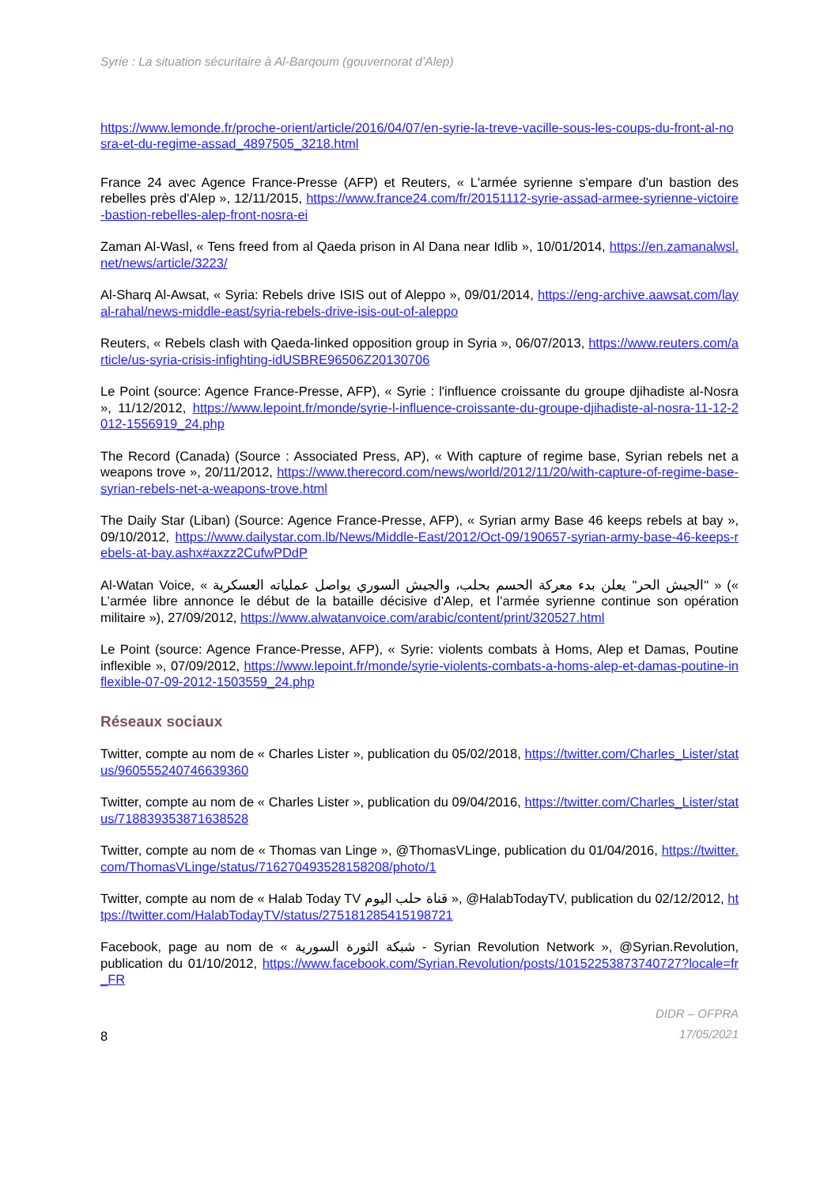Syrie : La situation sécuritaire à Al-Barqoum (gouvernorat d’Alep)
https://www.lemonde.fr/proche-orient/article/2016/04/07/en-syrie-la-treve-vacille-sous-les-coups-du-front-al-nosra-et-du-regime-assad_4897505_3218.html
France 24 avec Agence France-Presse (AFP) et Reuters, « L'armée syrienne s'empare d'un bastion des rebelles près d'Alep », 12/11/2015, https://www.france24.com/fr/20151112-syrie-assad-armee-syrienne-victoire-bastion-rebelles-alep-front-nosra-ei
Zaman Al-Wasl, « Tens freed from al Qaeda prison in Al Dana near Idlib », 10/01/2014, https://en.zamanalwsl.net/news/article/3223/
Al-Sharq Al-Awsat, « Syria: Rebels drive ISIS out of Aleppo », 09/01/2014, https://eng-archive.aawsat.com/layal-rahal/news-middle-east/syria-rebels-drive-isis-out-of-aleppo
Reuters, « Rebels clash with Qaeda-linked opposition group in Syria », 06/07/2013, https://www.reuters.com/article/us-syria-crisis-infighting-idUSBRE96506Z20130706
Le Point (source: Agence France-Presse, AFP), « Syrie : l'influence croissante du groupe djihadiste al-Nosra », 11/12/2012, https://www.lepoint.fr/monde/syrie-l-influence-croissante-du-groupe-djihadiste-al-nosra-11-12-2012-1556919_24.php
The Record (Canada) (Source : Associated Press, AP), « With capture of regime base, Syrian rebels net a weapons trove », 20/11/2012, https://www.therecord.com/news/world/2012/11/20/with-capture-of-regime-base-syrian-rebels-net-a-weapons-trove.html
The Daily Star (Liban) (Source: Agence France-Presse, AFP), « Syrian army Base 46 keeps rebels at bay », 09/10/2012, https://www.dailystar.com.lb/News/Middle-East/2012/Oct-09/190657-syrian-army-base-46-keeps-rebels-at-bay.ashx#axzz2CufwPDdP
Al-Watan Voice, « "الجيش الحر" يعلن بدء معركة الحسم بحلب، والجيش السوري يواصل عملياته العسكرية » (« L’armée libre annonce le début de la bataille décisive d’Alep, et l’armée syrienne continue son opération militaire »), 27/09/2012, https://www.alwatanvoice.com/arabic/content/print/320527.html
Le Point (source: Agence France-Presse, AFP), « Syrie: violents combats à Homs, Alep et Damas, Poutine inflexible », 07/09/2012, https://www.lepoint.fr/monde/syrie-violents-combats-a-homs-alep-et-damas-poutine-inflexible-07-09-2012-1503559_24.php
Réseaux sociaux
Twitter, compte au nom de « Charles Lister », publication du 05/02/2018, https://twitter.com/Charles_Lister/status/960555240746639360
Twitter, compte au nom de « Charles Lister », publication du 09/04/2016, https://twitter.com/Charles_Lister/status/718839353871638528
Twitter, compte au nom de « Thomas van Linge », @ThomasVLinge, publication du 01/04/2016, https://twitter.com/ThomasVLinge/status/716270493528158208/photo/1
Twitter, compte au nom de « Halab Today TV قناة حلب اليوم », @HalabTodayTV, publication du 02/12/2012, https://twitter.com/HalabTodayTV/status/275181285415198721
Facebook, page au nom de « شبكة الثورة السورية - Syrian Revolution Network », @Syrian.Revolution, publication du 01/10/2012, https://www.facebook.com/Syrian.Revolution/posts/10152253873740727?locale=fr_FR
8
DIDR – OFPRA
17/05/2021